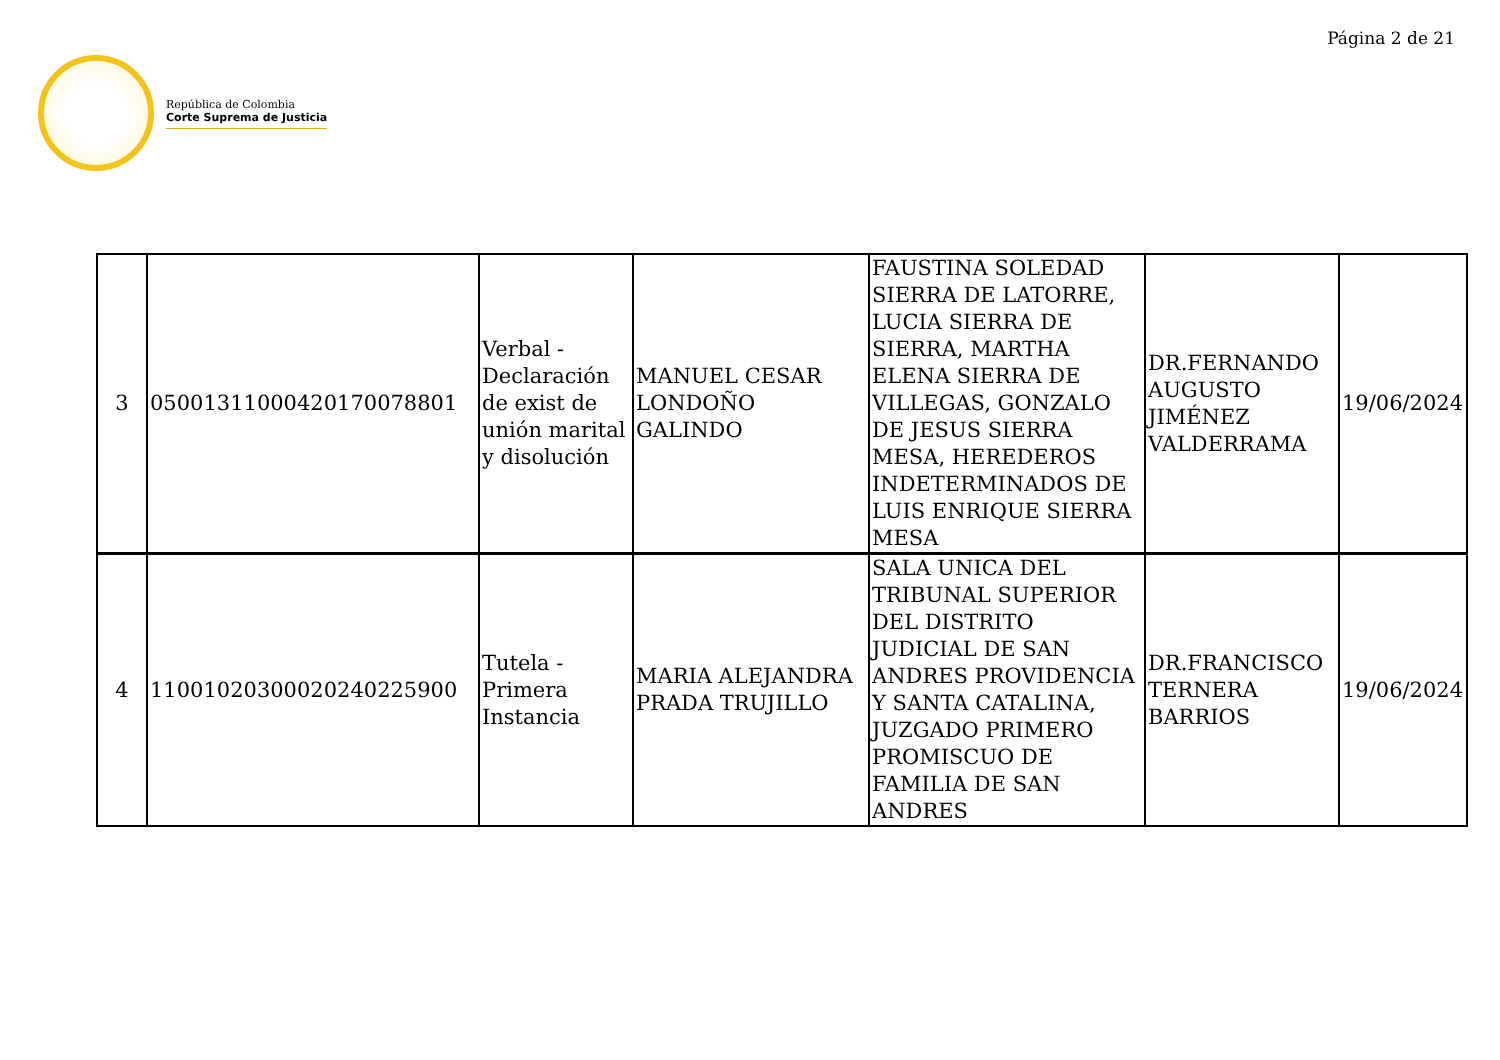Página 2 de 21
República de Colombia
Corte Suprema de Justicia
| 3 | 05001311000420170078801 | Verbal - Declaración de exist de unión marital y disolución | MANUEL CESAR LONDOÑO GALINDO | FAUSTINA SOLEDAD SIERRA DE LATORRE, LUCIA SIERRA DE SIERRA, MARTHA ELENA SIERRA DE VILLEGAS, GONZALO DE JESUS SIERRA MESA, HEREDEROS INDETERMINADOS DE LUIS ENRIQUE SIERRA MESA | DR.FERNANDO AUGUSTO JIMÉNEZ VALDERRAMA | 19/06/2024 |
| 4 | 11001020300020240225900 | Tutela - Primera Instancia | MARIA ALEJANDRA PRADA TRUJILLO | SALA UNICA DEL TRIBUNAL SUPERIOR DEL DISTRITO JUDICIAL DE SAN ANDRES PROVIDENCIA Y SANTA CATALINA, JUZGADO PRIMERO PROMISCUO DE FAMILIA DE SAN ANDRES | DR.FRANCISCO TERNERA BARRIOS | 19/06/2024 |